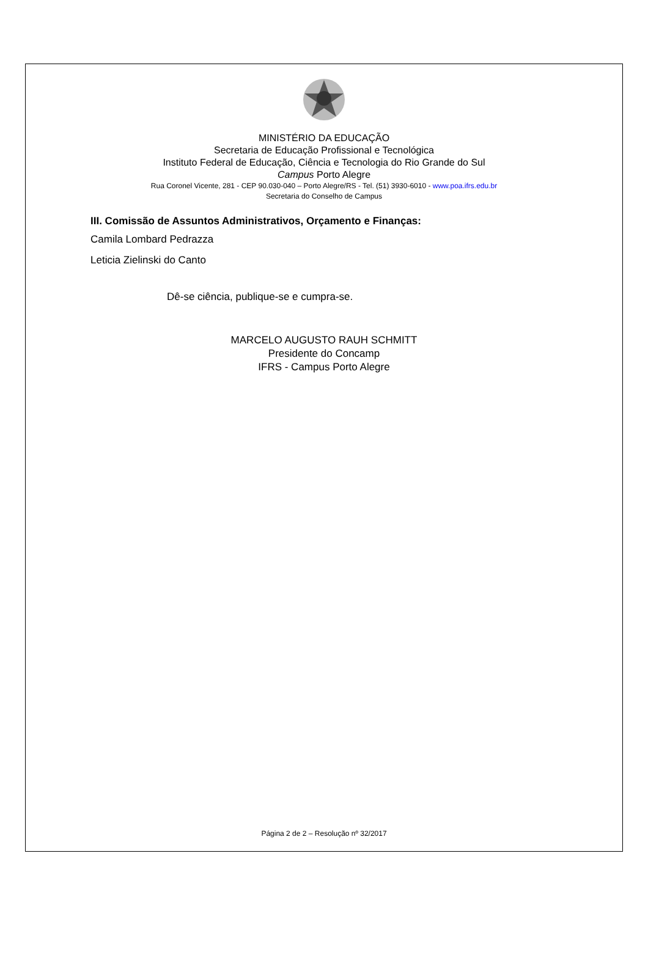MINISTÉRIO DA EDUCAÇÃO
Secretaria de Educação Profissional e Tecnológica
Instituto Federal de Educação, Ciência e Tecnologia do Rio Grande do Sul
Campus Porto Alegre
Rua Coronel Vicente, 281 - CEP 90.030-040 – Porto Alegre/RS - Tel. (51) 3930-6010 - www.poa.ifrs.edu.br
Secretaria do Conselho de Campus
III. Comissão de Assuntos Administrativos, Orçamento e Finanças:
Camila Lombard Pedrazza
Leticia Zielinski do Canto
Dê-se ciência, publique-se e cumpra-se.
MARCELO AUGUSTO RAUH SCHMITT
Presidente do Concamp
IFRS - Campus Porto Alegre
Página 2 de 2 – Resolução nº 32/2017